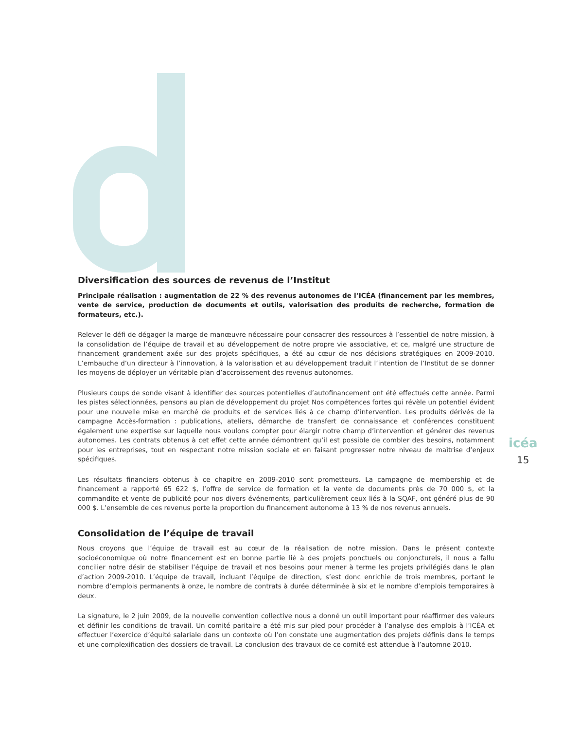Diversification des sources de revenus de l’Institut
Principale réalisation : augmentation de 22 % des revenus autonomes de l’ICÉA (financement par les membres, vente de service, production de documents et outils, valorisation des produits de recherche, formation de formateurs, etc.).
Relever le défi de dégager la marge de manœuvre nécessaire pour consacrer des ressources à l’essentiel de notre mission, à la consolidation de l’équipe de travail et au développement de notre propre vie associative, et ce, malgré une structure de financement grandement axée sur des projets spécifiques, a été au cœur de nos décisions stratégiques en 2009-2010. L’embauche d’un directeur à l’innovation, à la valorisation et au développement traduit l’intention de l’Institut de se donner les moyens de déployer un véritable plan d’accroissement des revenus autonomes.
Plusieurs coups de sonde visant à identifier des sources potentielles d’autofinancement ont été effectués cette année. Parmi les pistes sélectionnées, pensons au plan de développement du projet Nos compétences fortes qui révèle un potentiel évident pour une nouvelle mise en marché de produits et de services liés à ce champ d’intervention. Les produits dérivés de la campagne Accès-formation : publications, ateliers, démarche de transfert de connaissance et conférences constituent également une expertise sur laquelle nous voulons compter pour élargir notre champ d’intervention et générer des revenus autonomes. Les contrats obtenus à cet effet cette année démontrent qu’il est possible de combler des besoins, notamment pour les entreprises, tout en respectant notre mission sociale et en faisant progresser notre niveau de maîtrise d’enjeux spécifiques.
Les résultats financiers obtenus à ce chapitre en 2009-2010 sont prometteurs. La campagne de membership et de financement a rapporté 65 622 $, l’offre de service de formation et la vente de documents près de 70 000 $, et la commandite et vente de publicité pour nos divers événements, particulièrement ceux liés à la SQAF, ont généré plus de 90 000 $. L’ensemble de ces revenus porte la proportion du financement autonome à 13 % de nos revenus annuels.
Consolidation de l’équipe de travail
Nous croyons que l’équipe de travail est au cœur de la réalisation de notre mission. Dans le présent contexte socioéconomique où notre financement est en bonne partie lié à des projets ponctuels ou conjoncturels, il nous a fallu concilier notre désir de stabiliser l’équipe de travail et nos besoins pour mener à terme les projets privilégiés dans le plan d’action 2009-2010. L’équipe de travail, incluant l’équipe de direction, s’est donc enrichie de trois membres, portant le nombre d’emplois permanents à onze, le nombre de contrats à durée déterminée à six et le nombre d’emplois temporaires à deux.
La signature, le 2 juin 2009, de la nouvelle convention collective nous a donné un outil important pour réaffirmer des valeurs et définir les conditions de travail. Un comité paritaire a été mis sur pied pour procéder à l’analyse des emplois à l’ICÉA et effectuer l’exercice d’équité salariale dans un contexte où l’on constate une augmentation des projets définis dans le temps et une complexification des dossiers de travail. La conclusion des travaux de ce comité est attendue à l’automne 2010.
icéa
15